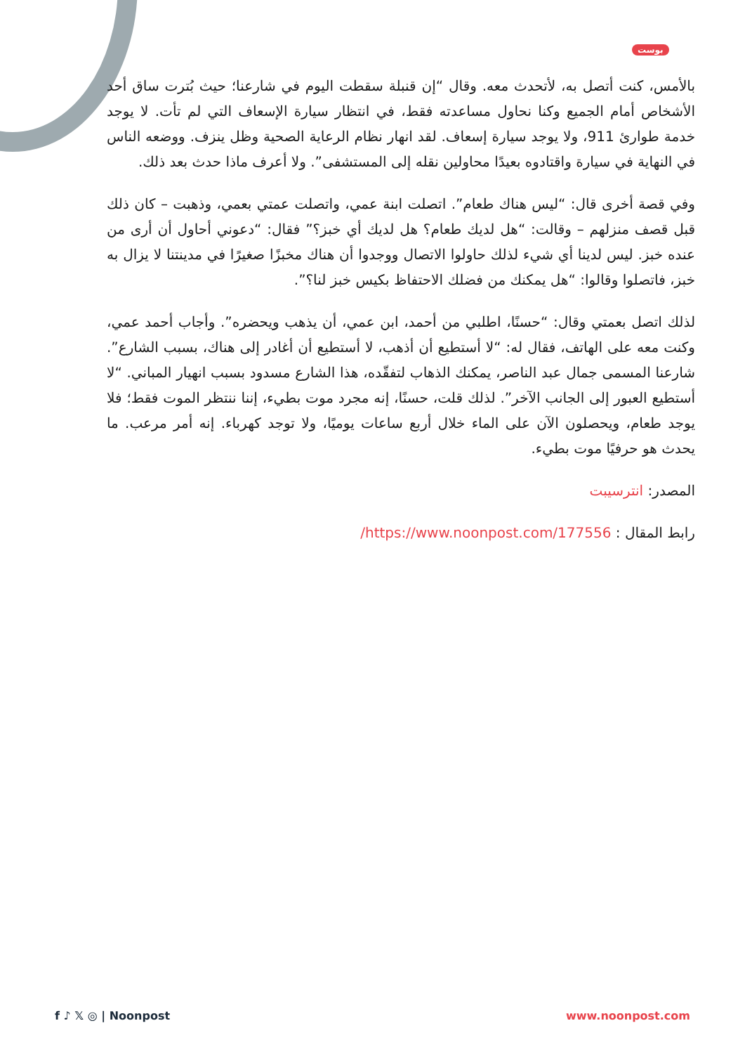بوست
بالأمس، كنت أتصل به، لأتحدث معه. وقال “إن قنبلة سقطت اليوم في شارعنا؛ حيث بُترت ساق أحد الأشخاص أمام الجميع وكنا نحاول مساعدته فقط، في انتظار سيارة الإسعاف التي لم تأت. لا يوجد خدمة طوارئ 911، ولا يوجد سيارة إسعاف. لقد انهار نظام الرعاية الصحية وظل ينزف. ووضعه الناس في النهاية في سيارة واقتادوه بعيدًا محاولين نقله إلى المستشفى”. ولا أعرف ماذا حدث بعد ذلك.
وفي قصة أخرى قال: “ليس هناك طعام”. اتصلت ابنة عمي، واتصلت عمتي بعمي، وذهبت – كان ذلك قبل قصف منزلهم – وقالت: “هل لديك طعام؟ هل لديك أي خبز؟” فقال: “دعوني أحاول أن أرى من عنده خبز. ليس لدينا أي شيء لذلك حاولوا الاتصال ووجدوا أن هناك مخبزًا صغيرًا في مدينتنا لا يزال به خبز، فاتصلوا وقالوا: “هل يمكنك من فضلك الاحتفاظ بكيس خبز لنا؟”.
لذلك اتصل بعمتي وقال: “حسنًا، اطلبي من أحمد، ابن عمي، أن يذهب ويحضره”. وأجاب أحمد عمي، وكنت معه على الهاتف، فقال له: “لا أستطيع أن أذهب، لا أستطيع أن أغادر إلى هناك، بسبب الشارع”. شارعنا المسمى جمال عبد الناصر، يمكنك الذهاب لتفقّده، هذا الشارع مسدود بسبب انهيار المباني. “لا أستطيع العبور إلى الجانب الآخر”. لذلك قلت، حسنًا، إنه مجرد موت بطيء، إننا ننتظر الموت فقط؛ فلا يوجد طعام، ويحصلون الآن على الماء خلال أربع ساعات يوميًا، ولا توجد كهرباء. إنه أمر مرعب. ما يحدث هو حرفيًا موت بطيء.
المصدر: انترسيبت
رابط المقال : https://www.noonpost.com/177556/
f ♪ 𝕏 ◎ | Noonpost www.noonpost.com